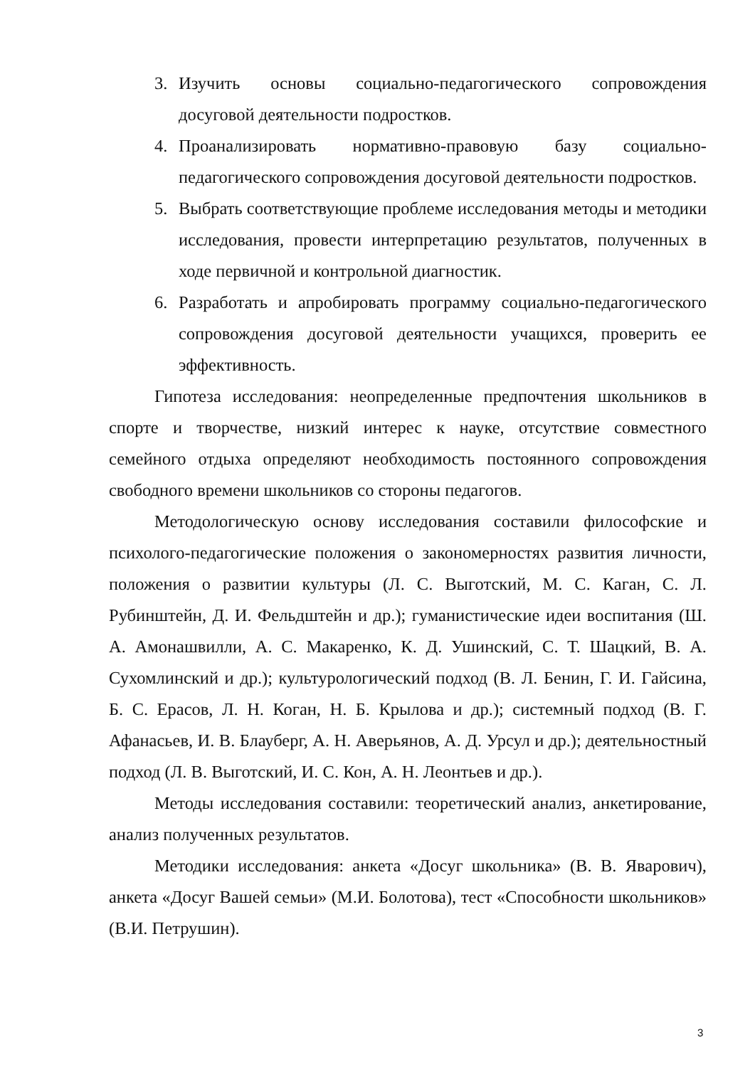3. Изучить основы социально-педагогического сопровождения досуговой деятельности подростков.
4. Проанализировать нормативно-правовую базу социально-педагогического сопровождения досуговой деятельности подростков.
5. Выбрать соответствующие проблеме исследования методы и методики исследования, провести интерпретацию результатов, полученных в ходе первичной и контрольной диагностик.
6. Разработать и апробировать программу социально-педагогического сопровождения досуговой деятельности учащихся, проверить ее эффективность.
Гипотеза исследования: неопределенные предпочтения школьников в спорте и творчестве, низкий интерес к науке, отсутствие совместного семейного отдыха определяют необходимость постоянного сопровождения свободного времени школьников со стороны педагогов.
Методологическую основу исследования составили философские и психолого-педагогические положения о закономерностях развития личности, положения о развитии культуры (Л. С. Выготский, М. С. Каган, С. Л. Рубинштейн, Д. И. Фельдштейн и др.); гуманистические идеи воспитания (Ш. А. Амонашвилли, А. С. Макаренко, К. Д. Ушинский, С. Т. Шацкий, В. А. Сухомлинский и др.); культурологический подход (В. Л. Бенин, Г. И. Гайсина, Б. С. Ерасов, Л. Н. Коган, Н. Б. Крылова и др.); системный подход (В. Г. Афанасьев, И. В. Блауберг, А. Н. Аверьянов, А. Д. Урсул и др.); деятельностный подход (Л. В. Выготский, И. С. Кон, А. Н. Леонтьев и др.).
Методы исследования составили: теоретический анализ, анкетирование, анализ полученных результатов.
Методики исследования: анкета «Досуг школьника» (В. В. Яварович), анкета «Досуг Вашей семьи» (М.И. Болотова), тест «Способности школьников» (В.И. Петрушин).
3